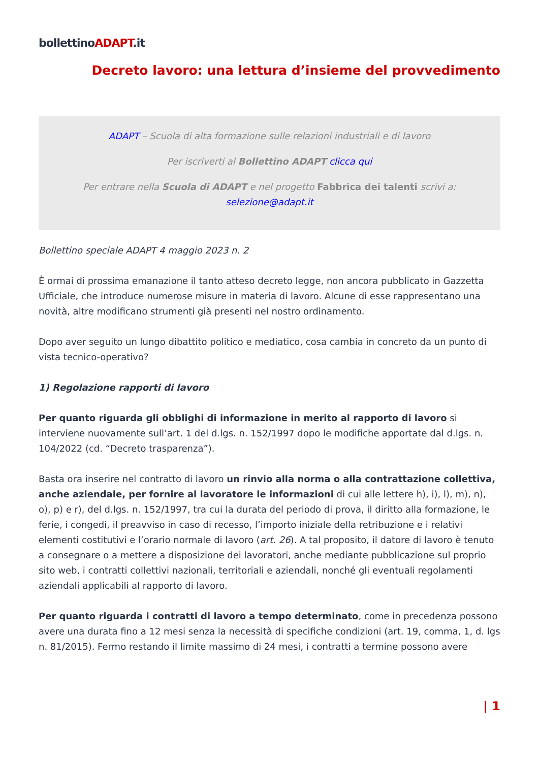bollettinoADAPT.it
Decreto lavoro: una lettura d’insieme del provvedimento
ADAPT – Scuola di alta formazione sulle relazioni industriali e di lavoro
Per iscriverti al Bollettino ADAPT clicca qui
Per entrare nella Scuola di ADAPT e nel progetto Fabbrica dei talenti scrivi a:
selezione@adapt.it
Bollettino speciale ADAPT 4 maggio 2023 n. 2
È ormai di prossima emanazione il tanto atteso decreto legge, non ancora pubblicato in Gazzetta Ufficiale, che introduce numerose misure in materia di lavoro. Alcune di esse rappresentano una novità, altre modificano strumenti già presenti nel nostro ordinamento.
Dopo aver seguito un lungo dibattito politico e mediatico, cosa cambia in concreto da un punto di vista tecnico-operativo?
1) Regolazione rapporti di lavoro
Per quanto riguarda gli obblighi di informazione in merito al rapporto di lavoro si interviene nuovamente sull’art. 1 del d.lgs. n. 152/1997 dopo le modifiche apportate dal d.lgs. n. 104/2022 (cd. “Decreto trasparenza”).
Basta ora inserire nel contratto di lavoro un rinvio alla norma o alla contrattazione collettiva, anche aziendale, per fornire al lavoratore le informazioni di cui alle lettere h), i), l), m), n), o), p) e r), del d.lgs. n. 152/1997, tra cui la durata del periodo di prova, il diritto alla formazione, le ferie, i congedi, il preavviso in caso di recesso, l’importo iniziale della retribuzione e i relativi elementi costitutivi e l’orario normale di lavoro (art. 26). A tal proposito, il datore di lavoro è tenuto a consegnare o a mettere a disposizione dei lavoratori, anche mediante pubblicazione sul proprio sito web, i contratti collettivi nazionali, territoriali e aziendali, nonché gli eventuali regolamenti aziendali applicabili al rapporto di lavoro.
Per quanto riguarda i contratti di lavoro a tempo determinato, come in precedenza possono avere una durata fino a 12 mesi senza la necessità di specifiche condizioni (art. 19, comma, 1, d. lgs n. 81/2015). Fermo restando il limite massimo di 24 mesi, i contratti a termine possono avere
| 1